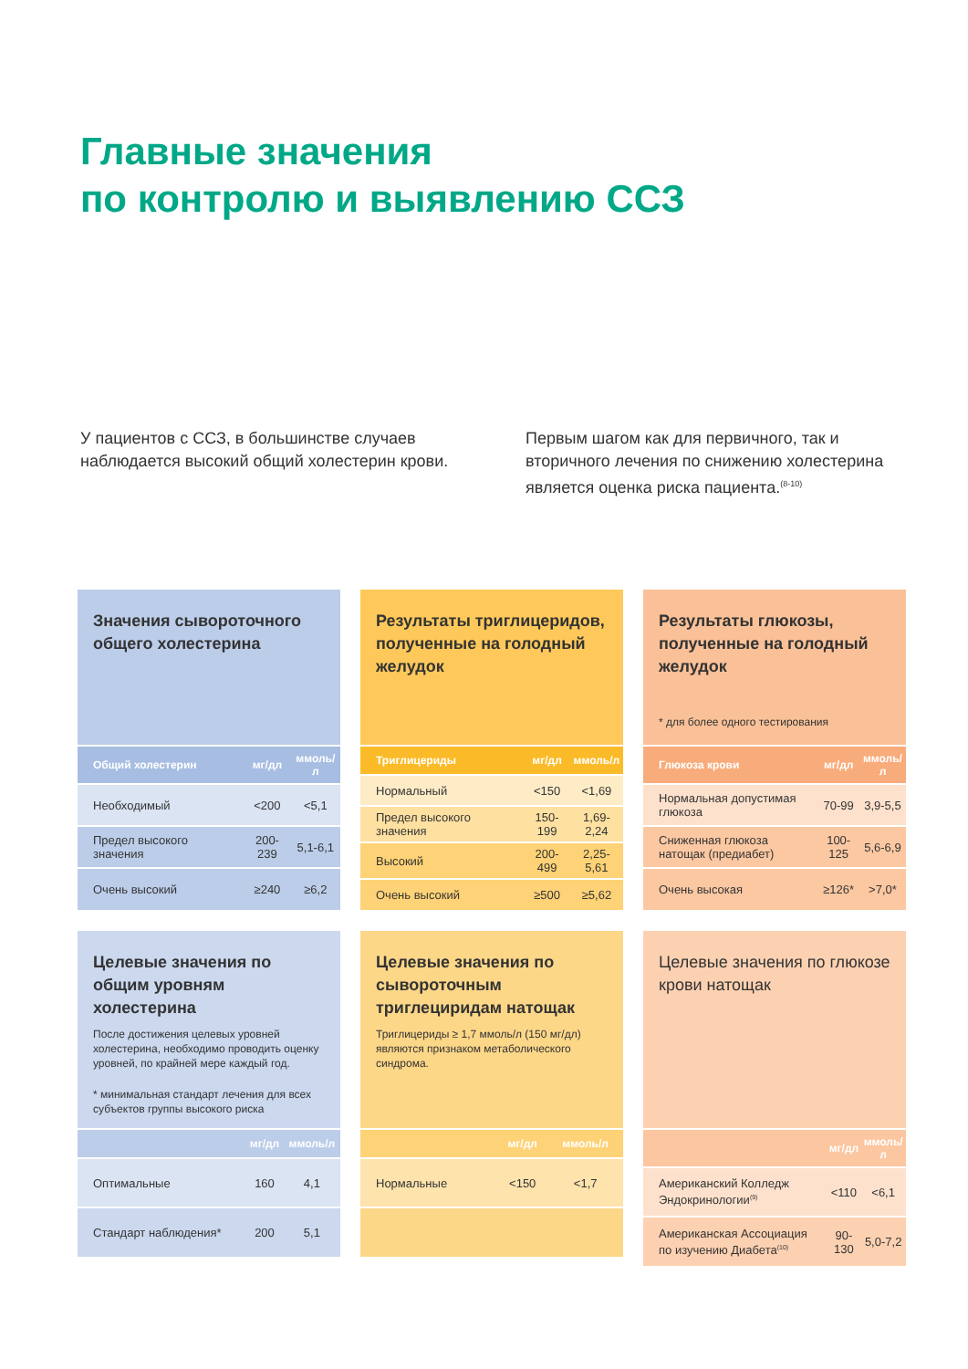Главные значения
по контролю и выявлению ССЗ
У пациентов с ССЗ, в большинстве случаев наблюдается высокий общий холестерин крови.
Первым шагом как для первичного, так и вторичного лечения по снижению холестерина является оценка риска пациента.<sup>(8-10)</sup>
Значения сывороточного общего холестерина
| Общий холестерин | мг/дл | ммоль/л |
| --- | --- | --- |
| Необходимый | <200 | <5,1 |
| Предел высокого значения | 200-239 | 5,1-6,1 |
| Очень высокий | ≥240 | ≥6,2 |
Результаты триглицеридов, полученные на голодный желудок
| Триглицериды | мг/дл | ммоль/л |
| --- | --- | --- |
| Нормальный | <150 | <1,69 |
| Предел высокого значения | 150-199 | 1,69-2,24 |
| Высокий | 200-499 | 2,25-5,61 |
| Очень высокий | ≥500 | ≥5,62 |
Результаты глюкозы, полученные на голодный желудок
* для более одного тестирования
| Глюкоза крови | мг/дл | ммоль/л |
| --- | --- | --- |
| Нормальная допустимая глюкоза | 70-99 | 3,9-5,5 |
| Сниженная глюкоза натощак (предиабет) | 100-125 | 5,6-6,9 |
| Очень высокая | ≥126* | >7,0* |
Целевые значения по общим уровням холестерина
После достижения целевых уровней холестерина, необходимо проводить оценку уровней, по крайней мере каждый год.
* минимальная стандарт лечения для всех субъектов группы высокого риска
| | мг/дл | ммоль/л |
| --- | --- | --- |
| Оптимальные | 160 | 4,1 |
| Стандарт наблюдения* | 200 | 5,1 |
Целевые значения по сывороточным триглециридам натощак
Триглицериды ≥ 1,7 ммоль/л (150 мг/дл) являются признаком метаболического синдрома.
| | мг/дл | ммоль/л |
| --- | --- | --- |
| Нормальные | <150 | <1,7 |
Целевые значения по глюкозе крови натощак
| | мг/дл | ммоль/л |
| --- | --- | --- |
| Американский Колледж Эндокринологии<sup>(9)</sup> | <110 | <6,1 |
| Американская Ассоциация по изучению Диабета<sup>(10)</sup> | 90-130 | 5,0-7,2 |